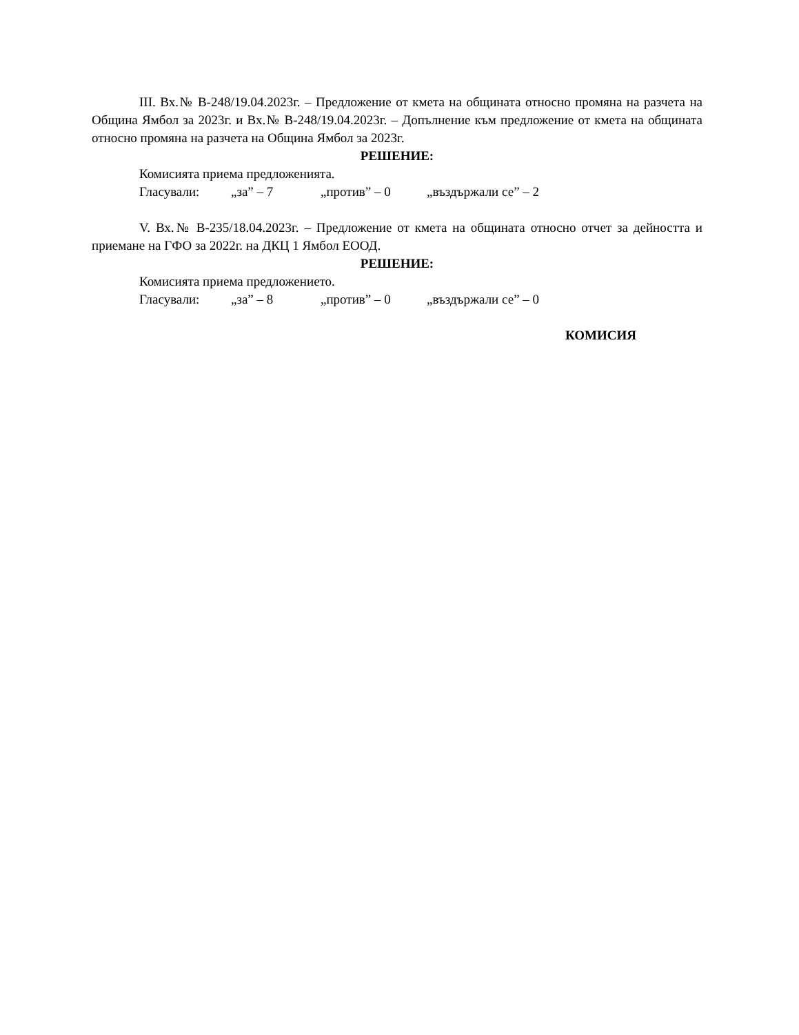III. Вх.№ В-248/19.04.2023г. – Предложение от кмета на общината относно промяна на разчета на Община Ямбол за 2023г. и Вх.№ В-248/19.04.2023г. – Допълнение към предложение от кмета на общината относно промяна на разчета на Община Ямбол за 2023г.
РЕШЕНИЕ:
Комисията приема предложенията.
Гласували: „за” – 7 „против” – 0 „въздържали се” – 2
V. Вх.№ В-235/18.04.2023г. – Предложение от кмета на общината относно отчет за дейността и приемане на ГФО за 2022г. на ДКЦ 1 Ямбол ЕООД.
РЕШЕНИЕ:
Комисията приема предложението.
Гласували: „за” – 8 „против” – 0 „въздържали се” – 0
КОМИСИЯ